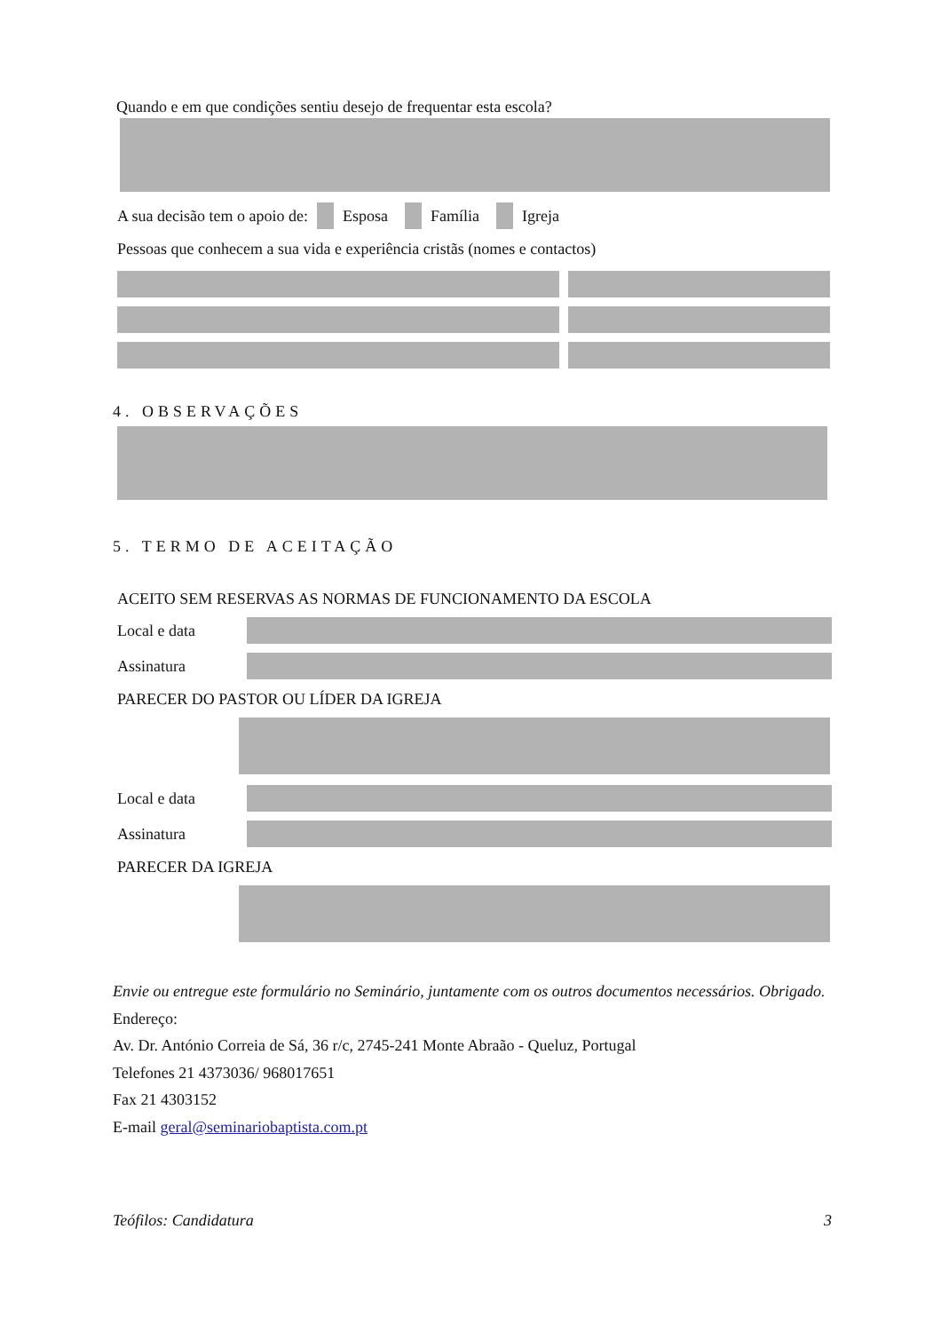Quando e em que condições sentiu desejo de frequentar esta escola?
A sua decisão tem o apoio de: Esposa Família Igreja
Pessoas que conhecem a sua vida e experiência cristãs (nomes e contactos)
4. OBSERVAÇÕES
5. TERMO DE ACEITAÇÃO
ACEITO SEM RESERVAS AS NORMAS DE FUNCIONAMENTO DA ESCOLA
Local e data
Assinatura
PARECER DO PASTOR OU LÍDER DA IGREJA
Local e data
Assinatura
PARECER DA IGREJA
Envie ou entregue este formulário no Seminário, juntamente com os outros documentos necessários. Obrigado.
Endereço:
Av. Dr. António Correia de Sá, 36 r/c, 2745-241 Monte Abraão - Queluz, Portugal
Telefones 21 4373036/ 968017651
Fax 21 4303152
E-mail geral@seminariobaptista.com.pt
Teófilos: Candidatura 3